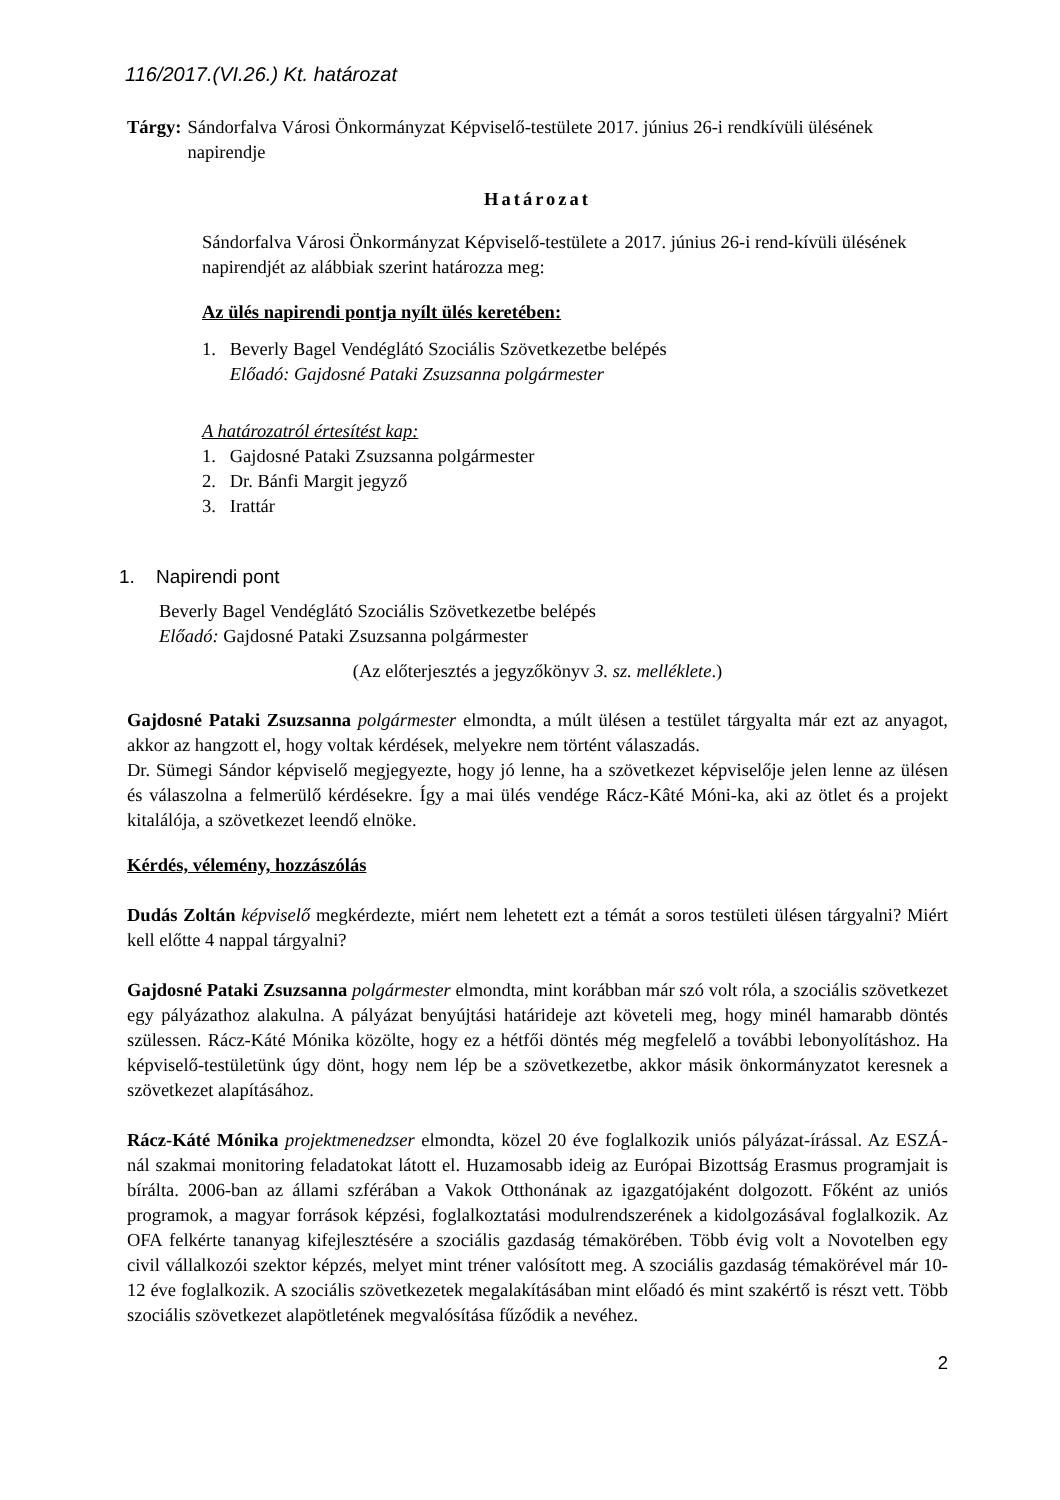116/2017.(VI.26.) Kt. határozat
Tárgy: Sándorfalva Városi Önkormányzat Képviselő-testülete 2017. június 26-i rendkívüli ülésének napirendje
Határozat
Sándorfalva Városi Önkormányzat Képviselő-testülete a 2017. június 26-i rend-kívüli ülésének napirendjét az alábbiak szerint határozza meg:
Az ülés napirendi pontja nyílt ülés keretében:
1. Beverly Bagel Vendéglátó Szociális Szövetkezetbe belépés
Előadó: Gajdosné Pataki Zsuzsanna polgármester
A határozatról értesítést kap:
1. Gajdosné Pataki Zsuzsanna polgármester
2. Dr. Bánfi Margit jegyző
3. Irattár
1. Napirendi pont
Beverly Bagel Vendéglátó Szociális Szövetkezetbe belépés
Előadó: Gajdosné Pataki Zsuzsanna polgármester
(Az előterjesztés a jegyzőkönyv 3. sz. melléklete.)
Gajdosné Pataki Zsuzsanna polgármester elmondta, a múlt ülésen a testület tárgyalta már ezt az anyagot, akkor az hangzott el, hogy voltak kérdések, melyekre nem történt válaszadás.
Dr. Sümegi Sándor képviselő megjegyezte, hogy jó lenne, ha a szövetkezet képviselője jelen lenne az ülésen és válaszolna a felmerülő kérdésekre. Így a mai ülés vendége Rácz-Kâté Móni-ka, aki az ötlet és a projekt kitalálója, a szövetkezet leendő elnöke.
Kérdés, vélemény, hozzászólás
Dudás Zoltán képviselő megkérdezte, miért nem lehetett ezt a témát a soros testületi ülésen tárgyalni? Miért kell előtte 4 nappal tárgyalni?
Gajdosné Pataki Zsuzsanna polgármester elmondta, mint korábban már szó volt róla, a szociális szövetkezet egy pályázathoz alakulna. A pályázat benyújtási határideje azt követeli meg, hogy minél hamarabb döntés szülessen. Rácz-Káté Mónika közölte, hogy ez a hétfői döntés még megfelelő a további lebonyolításhoz. Ha képviselő-testületünk úgy dönt, hogy nem lép be a szövetkezetbe, akkor másik önkormányzatot keresnek a szövetkezet alapításához.
Rácz-Káté Mónika projektmenedzser elmondta, közel 20 éve foglalkozik uniós pályázat-írással. Az ESZÁ-nál szakmai monitoring feladatokat látott el. Huzamosabb ideig az Európai Bizottság Erasmus programjait is bírálta. 2006-ban az állami szférában a Vakok Otthonának az igazgatójaként dolgozott. Főként az uniós programok, a magyar források képzési, foglalkoztatási modulrendszerének a kidolgozásával foglalkozik. Az OFA felkérte tananyag kifejlesztésére a szociális gazdaság témakörében. Több évig volt a Novotelben egy civil vállalkozói szektor képzés, melyet mint tréner valósított meg. A szociális gazdaság témakörével már 10-12 éve foglalkozik. A szociális szövetkezetek megalakításában mint előadó és mint szakértő is részt vett. Több szociális szövetkezet alapötletének megvalósítása fűződik a nevéhez.
2